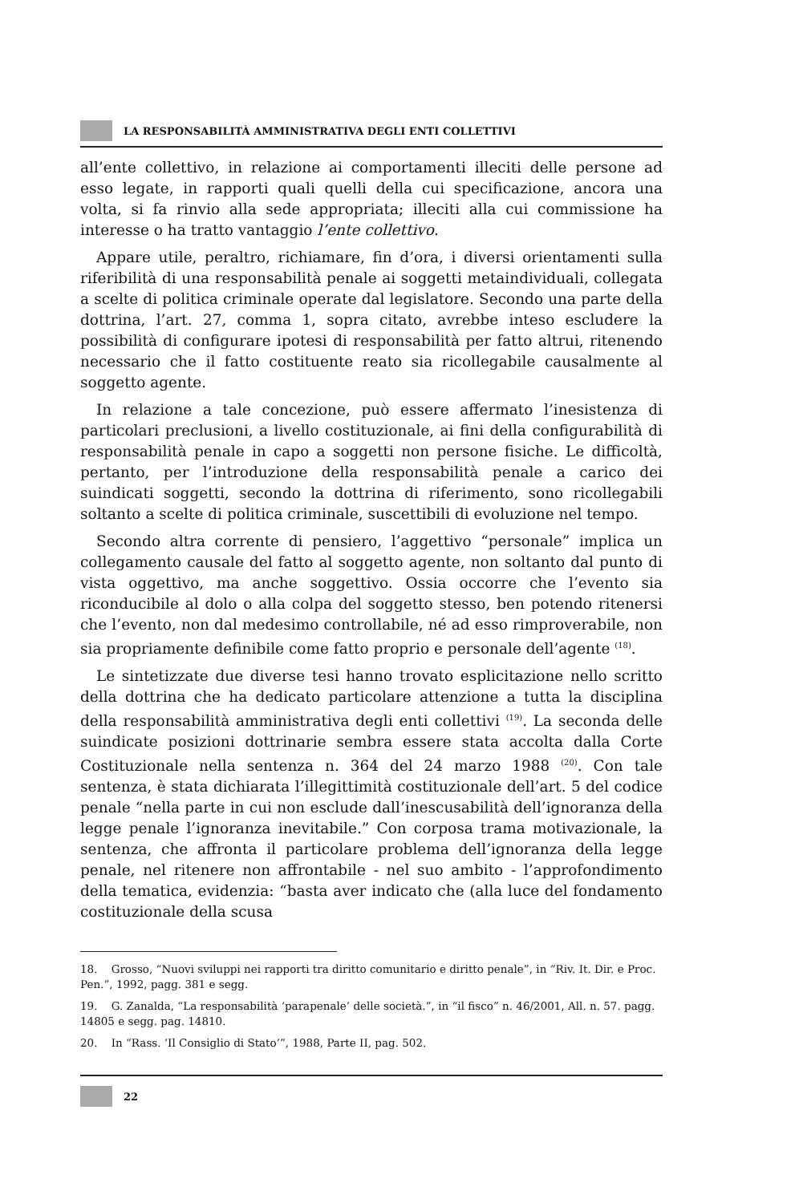LA RESPONSABILITÀ AMMINISTRATIVA DEGLI ENTI COLLETTIVI
all’ente collettivo, in relazione ai comportamenti illeciti delle persone ad esso legate, in rapporti quali quelli della cui specificazione, ancora una volta, si fa rinvio alla sede appropriata; illeciti alla cui commissione ha interesse o ha tratto vantaggio l’ente collettivo.
Appare utile, peraltro, richiamare, fin d’ora, i diversi orientamenti sulla riferibilità di una responsabilità penale ai soggetti metaindividuali, collegata a scelte di politica criminale operate dal legislatore. Secondo una parte della dottrina, l’art. 27, comma 1, sopra citato, avrebbe inteso escludere la possibilità di configurare ipotesi di responsabilità per fatto altrui, ritenendo necessario che il fatto costituente reato sia ricollegabile causalmente al soggetto agente.
In relazione a tale concezione, può essere affermato l’inesistenza di particolari preclusioni, a livello costituzionale, ai fini della configurabilità di responsabilità penale in capo a soggetti non persone fisiche. Le difficoltà, pertanto, per l’introduzione della responsabilità penale a carico dei suindicati soggetti, secondo la dottrina di riferimento, sono ricollegabili soltanto a scelte di politica criminale, suscettibili di evoluzione nel tempo.
Secondo altra corrente di pensiero, l’aggettivo “personale” implica un collegamento causale del fatto al soggetto agente, non soltanto dal punto di vista oggettivo, ma anche soggettivo. Ossia occorre che l’evento sia riconducibile al dolo o alla colpa del soggetto stesso, ben potendo ritenersi che l’evento, non dal medesimo controllabile, né ad esso rimproverabile, non sia propriamente definibile come fatto proprio e personale dell’agente <sup>(18)</sup>.
Le sintetizzate due diverse tesi hanno trovato esplicitazione nello scritto della dottrina che ha dedicato particolare attenzione a tutta la disciplina della responsabilità amministrativa degli enti collettivi <sup>(19)</sup>. La seconda delle suindicate posizioni dottrinarie sembra essere stata accolta dalla Corte Costituzionale nella sentenza n. 364 del 24 marzo 1988 <sup>(20)</sup>. Con tale sentenza, è stata dichiarata l’illegittimità costituzionale dell’art. 5 del codice penale “nella parte in cui non esclude dall’inescusabilità dell’ignoranza della legge penale l’ignoranza inevitabile.” Con corposa trama motivazionale, la sentenza, che affronta il particolare problema dell’ignoranza della legge penale, nel ritenere non affrontabile - nel suo ambito - l’approfondimento della tematica, evidenzia: “basta aver indicato che (alla luce del fondamento costituzionale della scusa
18. Grosso, “Nuovi sviluppi nei rapporti tra diritto comunitario e diritto penale”, in “Riv. It. Dir. e Proc. Pen.”, 1992, pagg. 381 e segg.
19. G. Zanalda, “La responsabilità ‘parapenale’ delle società.”, in “il fisco” n. 46/2001, All. n. 57. pagg. 14805 e segg. pag. 14810.
20. In “Rass. ‘Il Consiglio di Stato’”, 1988, Parte II, pag. 502.
22